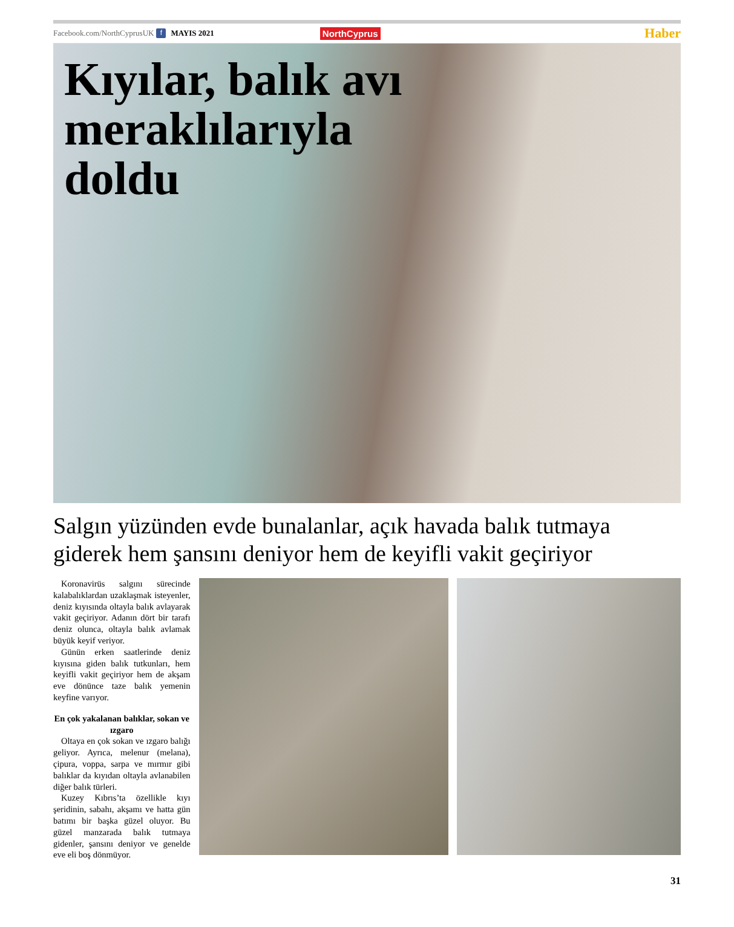Facebook.com/NorthCyprusUK f MAYIS 2021 NorthCyprus Haber
Kıyılar, balık avı meraklılarıyla doldu
Salgın yüzünden evde bunalanlar, açık havada balık tutmaya giderek hem şansını deniyor hem de keyifli vakit geçiriyor
Koronavirüs salgını sürecinde kalabalıklardan uzaklaşmak isteyenler, deniz kıyısında oltayla balık avlayarak vakit geçiriyor. Adanın dört bir tarafı deniz olunca, oltayla balık avlamak büyük keyif veriyor.
Günün erken saatlerinde deniz kıyısına giden balık tutkunları, hem keyifli vakit geçiriyor hem de akşam eve dönünce taze balık yemenin keyfine varıyor.
En çok yakalanan balıklar, sokan ve ızgaro
Oltaya en çok sokan ve ızgaro balığı geliyor. Ayrıca, melenur (melana), çipura, voppa, sarpa ve mırmır gibi balıklar da kıyıdan oltayla avlanabilen diğer balık türleri.
Kuzey Kıbrıs’ta özellikle kıyı şeridinin, sabahı, akşamı ve hatta gün batımı bir başka güzel oluyor. Bu güzel manzarada balık tutmaya gidenler, şansını deniyor ve genelde eve eli boş dönmüyor.
31